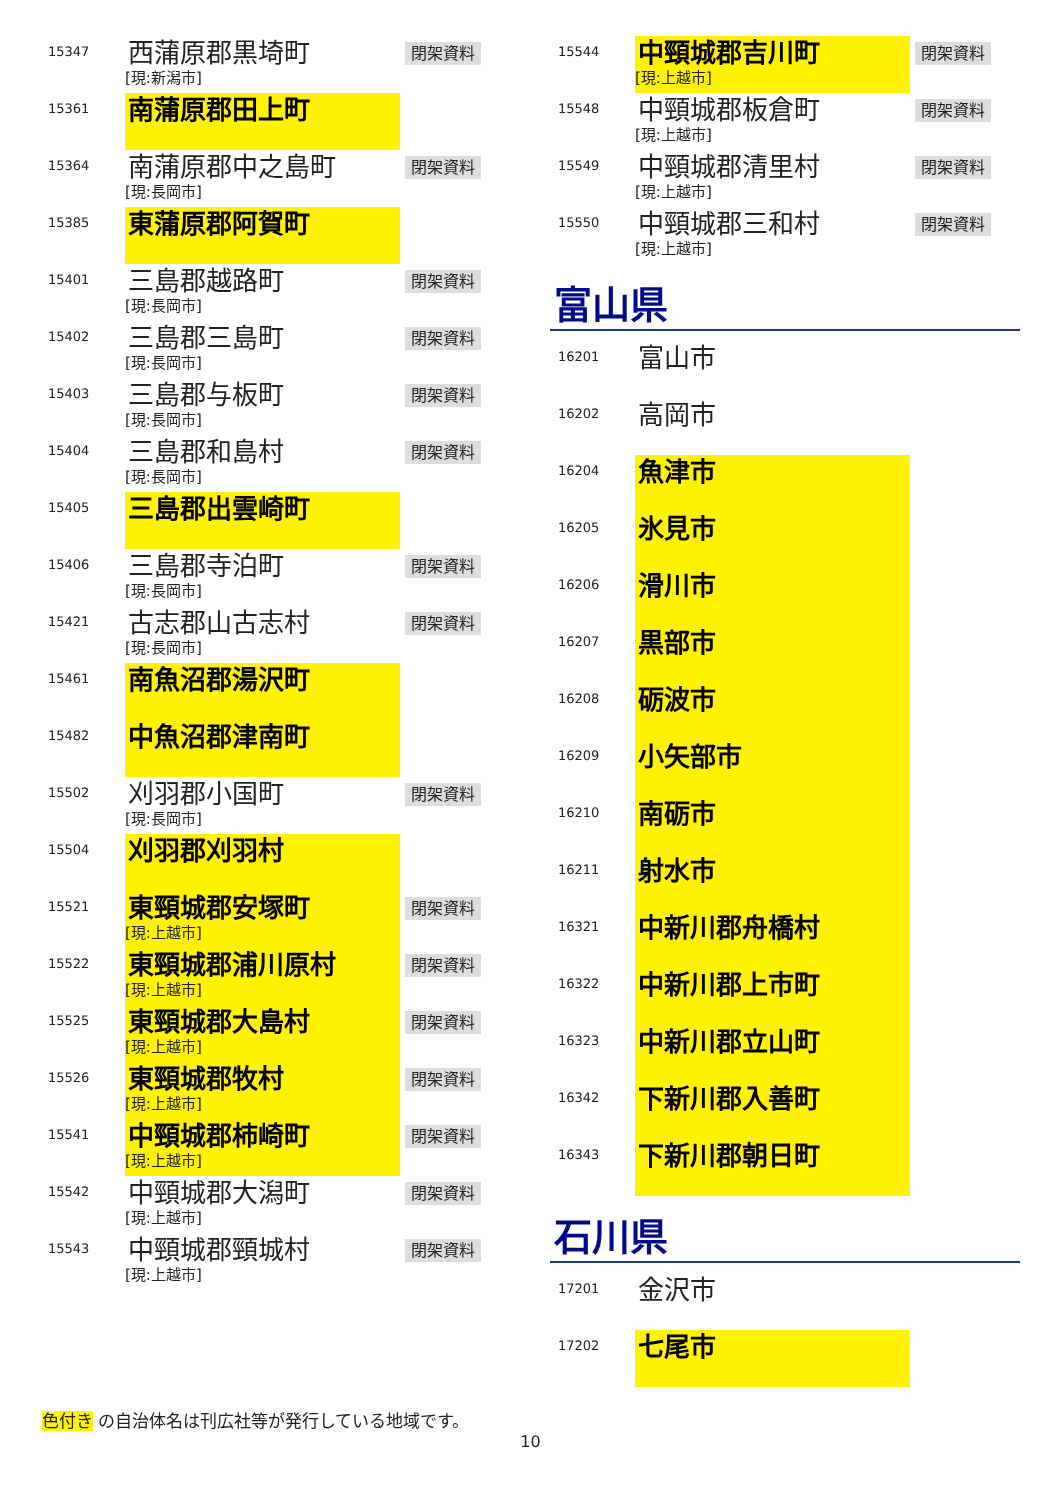| 15347 | 西蒲原郡黒埼町 [現:新潟市] | 閉架資料 |
| 15361 | 南蒲原郡田上町 | |
| 15364 | 南蒲原郡中之島町 [現:長岡市] | 閉架資料 |
| 15385 | 東蒲原郡阿賀町 | |
| 15401 | 三島郡越路町 [現:長岡市] | 閉架資料 |
| 15402 | 三島郡三島町 [現:長岡市] | 閉架資料 |
| 15403 | 三島郡与板町 [現:長岡市] | 閉架資料 |
| 15404 | 三島郡和島村 [現:長岡市] | 閉架資料 |
| 15405 | 三島郡出雲崎町 | |
| 15406 | 三島郡寺泊町 [現:長岡市] | 閉架資料 |
| 15421 | 古志郡山古志村 [現:長岡市] | 閉架資料 |
| 15461 | 南魚沼郡湯沢町 | |
| 15482 | 中魚沼郡津南町 | |
| 15502 | 刈羽郡小国町 [現:長岡市] | 閉架資料 |
| 15504 | 刈羽郡刈羽村 | |
| 15521 | 東頸城郡安塚町 [現:上越市] | 閉架資料 |
| 15522 | 東頸城郡浦川原村 [現:上越市] | 閉架資料 |
| 15525 | 東頸城郡大島村 [現:上越市] | 閉架資料 |
| 15526 | 東頸城郡牧村 [現:上越市] | 閉架資料 |
| 15541 | 中頸城郡柿崎町 [現:上越市] | 閉架資料 |
| 15542 | 中頸城郡大潟町 [現:上越市] | 閉架資料 |
| 15543 | 中頸城郡頸城村 [現:上越市] | 閉架資料 |
| 15544 | 中頸城郡吉川町 [現:上越市] | 閉架資料 |
| 15548 | 中頸城郡板倉町 [現:上越市] | 閉架資料 |
| 15549 | 中頸城郡清里村 [現:上越市] | 閉架資料 |
| 15550 | 中頸城郡三和村 [現:上越市] | 閉架資料 |
富山県
| 16201 | 富山市 | |
| 16202 | 高岡市 | |
| 16204 | 魚津市 | |
| 16205 | 氷見市 | |
| 16206 | 滑川市 | |
| 16207 | 黒部市 | |
| 16208 | 砺波市 | |
| 16209 | 小矢部市 | |
| 16210 | 南砺市 | |
| 16211 | 射水市 | |
| 16321 | 中新川郡舟橋村 | |
| 16322 | 中新川郡上市町 | |
| 16323 | 中新川郡立山町 | |
| 16342 | 下新川郡入善町 | |
| 16343 | 下新川郡朝日町 | |
石川県
| 17201 | 金沢市 | |
| 17202 | 七尾市 | |
色付き の自治体名は刊広社等が発行している地域です。
10